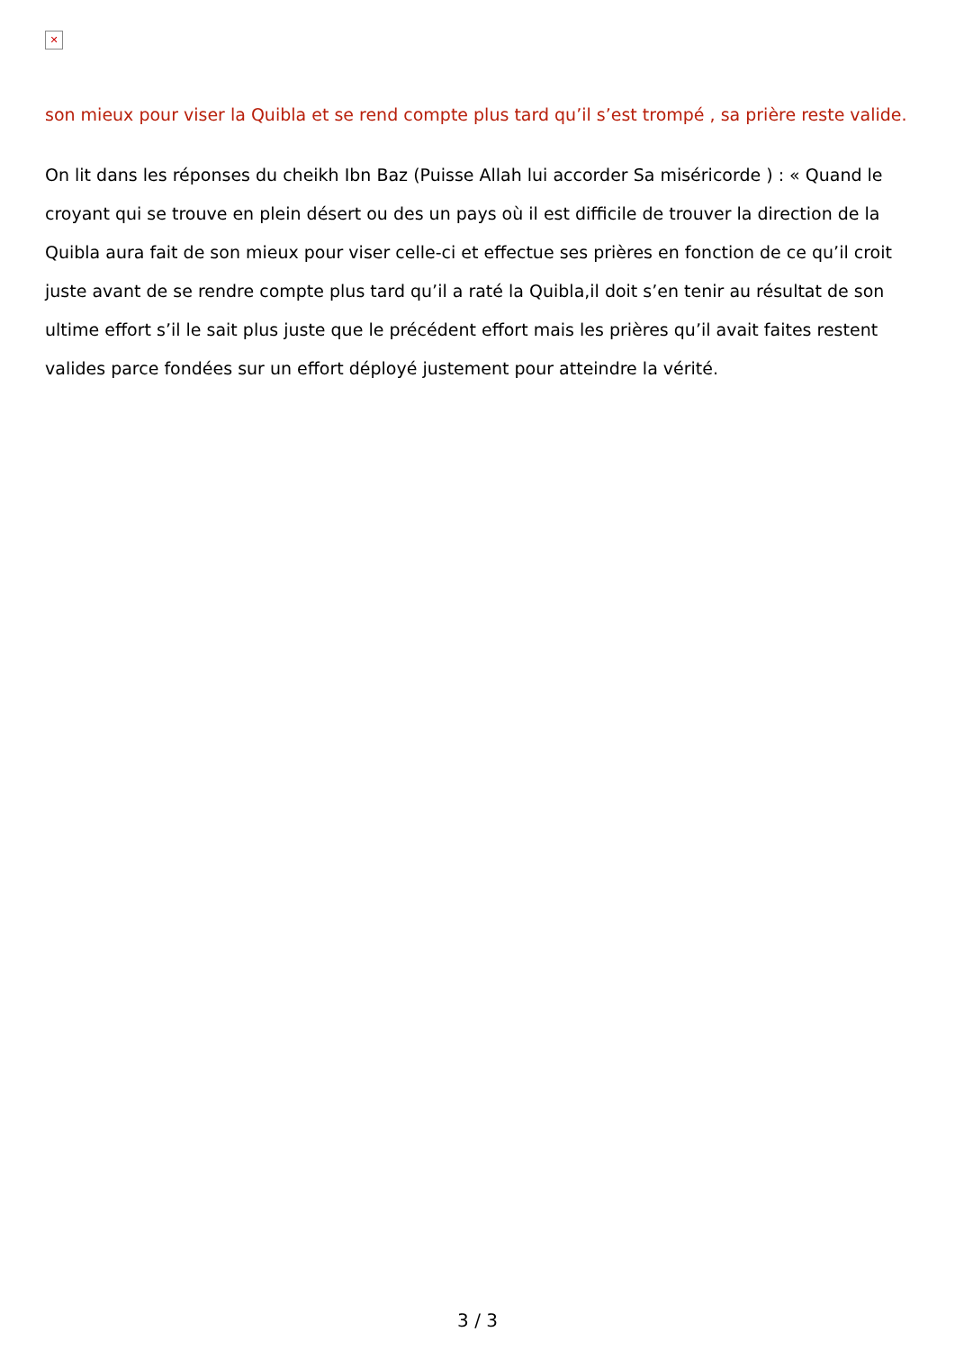✕
son mieux pour viser la Quibla et se rend compte plus tard qu’il s’est trompé , sa prière reste valide.
On lit dans les réponses du cheikh Ibn Baz (Puisse Allah lui accorder Sa miséricorde ) : « Quand le croyant qui se trouve en plein désert ou des un pays où il est difficile de trouver la direction de la Quibla aura fait de son mieux pour viser celle-ci et effectue ses prières en fonction de ce qu’il croit juste avant de se rendre compte plus tard qu’il a raté la Quibla,il doit s’en tenir au résultat de son ultime effort s’il le sait plus juste que le précédent effort mais les prières qu’il avait faites restent valides parce fondées sur un effort déployé justement pour atteindre la vérité.
3 / 3